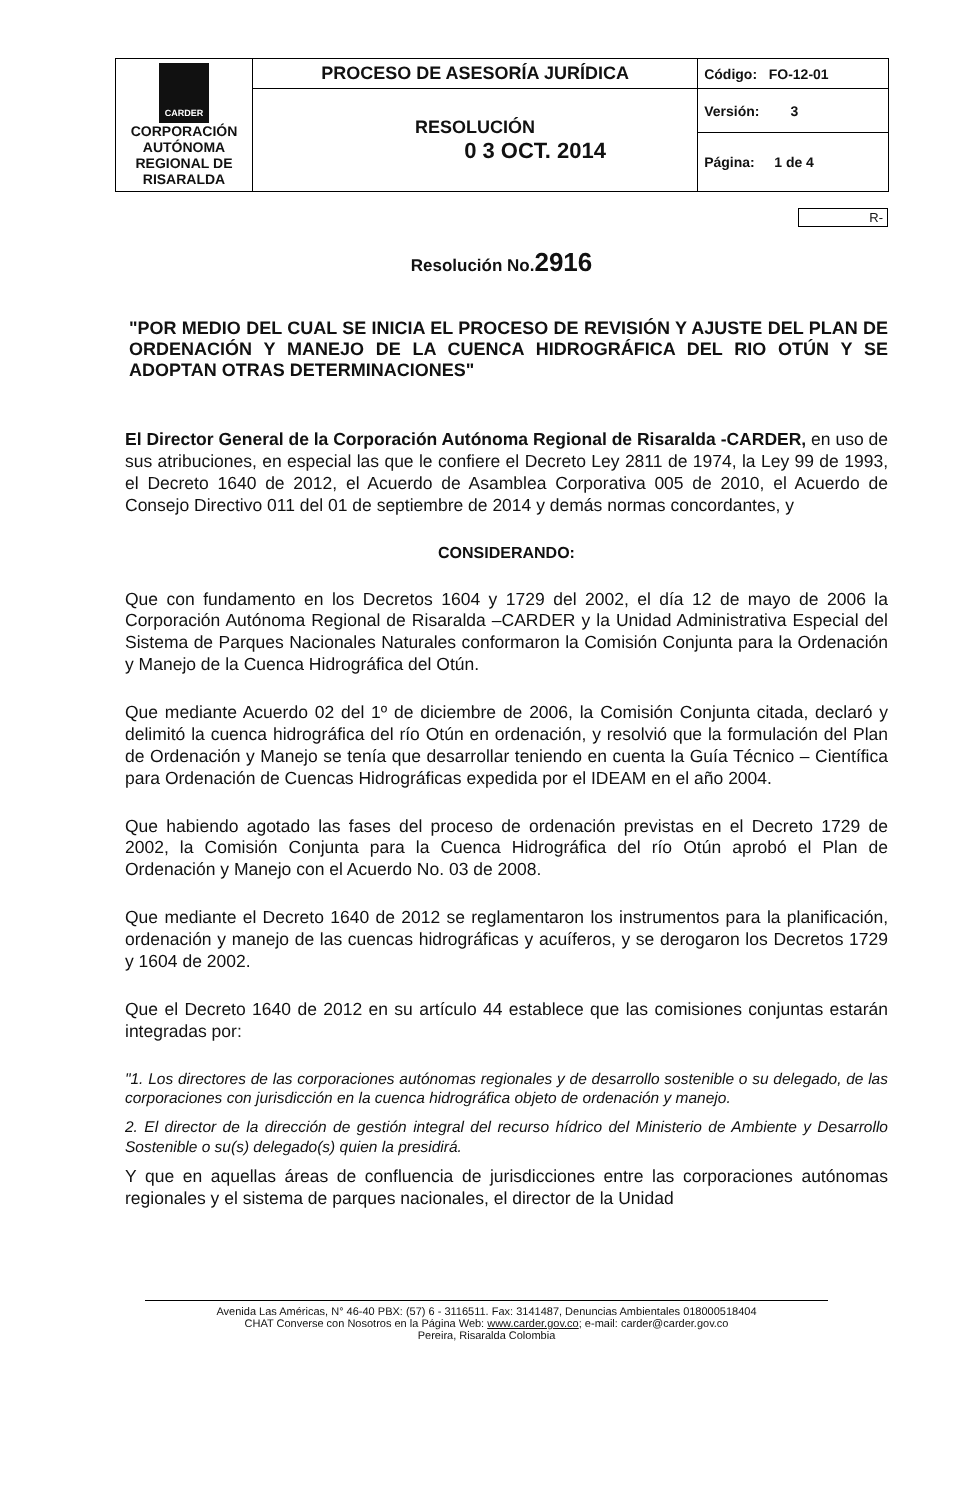| CARDER CORPORACIÓN AUTÓNOMA REGIONAL DE RISARALDA | PROCESO DE ASESORÍA JURÍDICA | Código: FO-12-01 |
| | RESOLUCIÓN 0 3 OCT. 2014 | Versión: 3 |
| | | Página: 1 de 4 |
R-
Resolución No.2916
"POR MEDIO DEL CUAL SE INICIA EL PROCESO DE REVISIÓN Y AJUSTE DEL PLAN DE ORDENACIÓN Y MANEJO DE LA CUENCA HIDROGRÁFICA DEL RIO OTÚN Y SE ADOPTAN OTRAS DETERMINACIONES"
El Director General de la Corporación Autónoma Regional de Risaralda -CARDER, en uso de sus atribuciones, en especial las que le confiere el Decreto Ley 2811 de 1974, la Ley 99 de 1993, el Decreto 1640 de 2012, el Acuerdo de Asamblea Corporativa 005 de 2010, el Acuerdo de Consejo Directivo 011 del 01 de septiembre de 2014 y demás normas concordantes, y
CONSIDERANDO:
Que con fundamento en los Decretos 1604 y 1729 del 2002, el día 12 de mayo de 2006 la Corporación Autónoma Regional de Risaralda –CARDER y la Unidad Administrativa Especial del Sistema de Parques Nacionales Naturales conformaron la Comisión Conjunta para la Ordenación y Manejo de la Cuenca Hidrográfica del Otún.
Que mediante Acuerdo 02 del 1º de diciembre de 2006, la Comisión Conjunta citada, declaró y delimitó la cuenca hidrográfica del río Otún en ordenación, y resolvió que la formulación del Plan de Ordenación y Manejo se tenía que desarrollar teniendo en cuenta la Guía Técnico – Científica para Ordenación de Cuencas Hidrográficas expedida por el IDEAM en el año 2004.
Que habiendo agotado las fases del proceso de ordenación previstas en el Decreto 1729 de 2002, la Comisión Conjunta para la Cuenca Hidrográfica del río Otún aprobó el Plan de Ordenación y Manejo con el Acuerdo No. 03 de 2008.
Que mediante el Decreto 1640 de 2012 se reglamentaron los instrumentos para la planificación, ordenación y manejo de las cuencas hidrográficas y acuíferos, y se derogaron los Decretos 1729 y 1604 de 2002.
Que el Decreto 1640 de 2012 en su artículo 44 establece que las comisiones conjuntas estarán integradas por:
"1. Los directores de las corporaciones autónomas regionales y de desarrollo sostenible o su delegado, de las corporaciones con jurisdicción en la cuenca hidrográfica objeto de ordenación y manejo.
2. El director de la dirección de gestión integral del recurso hídrico del Ministerio de Ambiente y Desarrollo Sostenible o su(s) delegado(s) quien la presidirá.
Y que en aquellas áreas de confluencia de jurisdicciones entre las corporaciones autónomas regionales y el sistema de parques nacionales, el director de la Unidad
Avenida Las Américas, N° 46-40 PBX: (57) 6 - 3116511. Fax: 3141487, Denuncias Ambientales 018000518404
CHAT Converse con Nosotros en la Página Web: www.carder.gov.co; e-mail: carder@carder.gov.co
Pereira, Risaralda Colombia